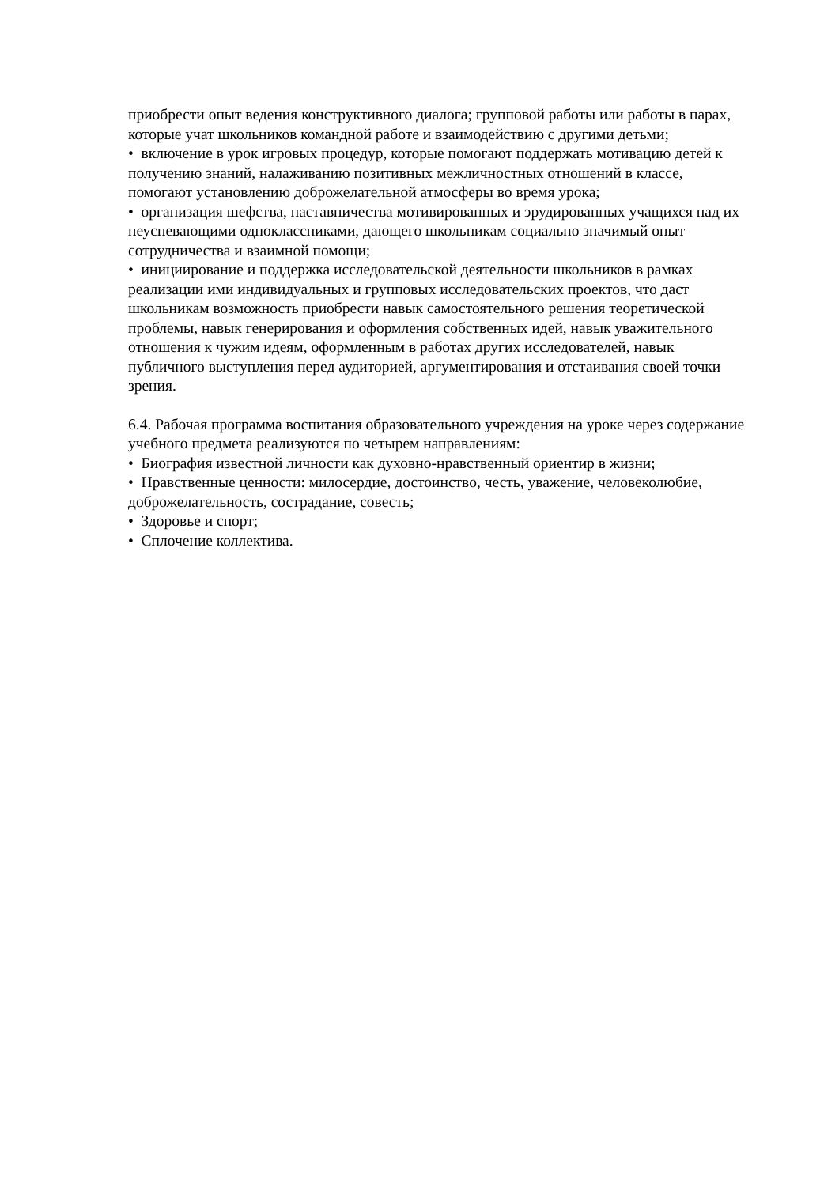приобрести опыт ведения конструктивного диалога; групповой работы или работы в парах, которые учат школьников командной работе и взаимодействию с другими детьми;
• включение в урок игровых процедур, которые помогают поддержать мотивацию детей к получению знаний, налаживанию позитивных межличностных отношений в классе, помогают установлению доброжелательной атмосферы во время урока;
• организация шефства, наставничества мотивированных и эрудированных учащихся над их неуспевающими одноклассниками, дающего школьникам социально значимый опыт сотрудничества и взаимной помощи;
• инициирование и поддержка исследовательской деятельности школьников в рамках реализации ими индивидуальных и групповых исследовательских проектов, что даст школьникам возможность приобрести навык самостоятельного решения теоретической проблемы, навык генерирования и оформления собственных идей, навык уважительного отношения к чужим идеям, оформленным в работах других исследователей, навык публичного выступления перед аудиторией, аргументирования и отстаивания своей точки зрения.
6.4. Рабочая программа воспитания образовательного учреждения на уроке через содержание учебного предмета реализуются по четырем направлениям:
• Биография известной личности как духовно-нравственный ориентир в жизни;
• Нравственные ценности: милосердие, достоинство, честь, уважение, человеколюбие, доброжелательность, сострадание, совесть;
• Здоровье и спорт;
• Сплочение коллектива.